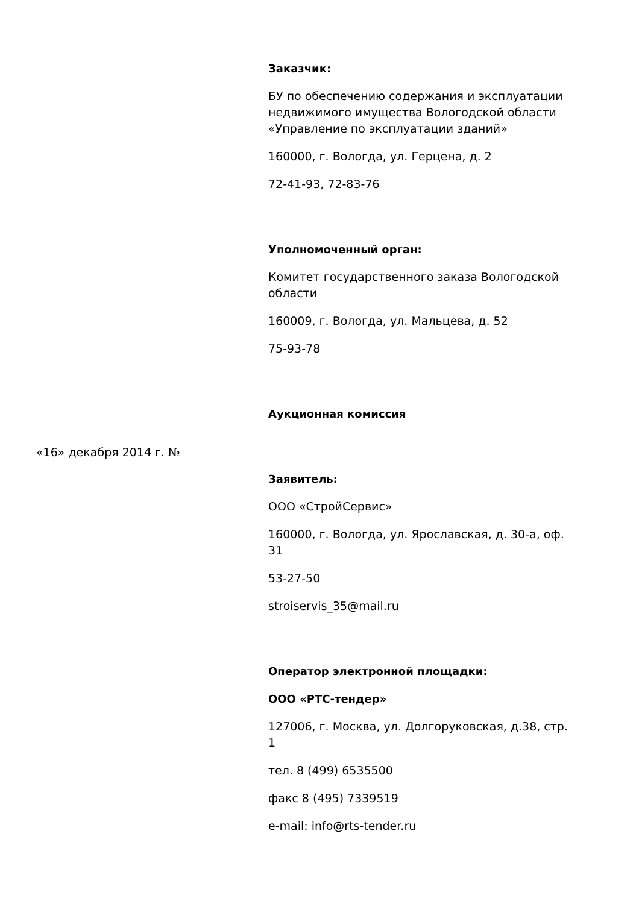«16» декабря 2014 г. №
Заказчик:
БУ по обеспечению содержания и эксплуатации недвижимого имущества Вологодской области «Управление по эксплуатации зданий»
160000, г. Вологда, ул. Герцена, д. 2
72-41-93, 72-83-76
Уполномоченный орган:
Комитет государственного заказа Вологодской области
160009, г. Вологда, ул. Мальцева, д. 52
75-93-78
Аукционная комиссия
Заявитель:
ООО «СтройСервис»
160000, г. Вологда, ул. Ярославская, д. 30-а, оф. 31
53-27-50
stroiservis_35@mail.ru
Оператор электронной площадки:
ООО «РТС-тендер»
127006, г. Москва, ул. Долгоруковская, д.38, стр. 1
тел. 8 (499) 6535500
факс 8 (495) 7339519
e-mail: info@rts-tender.ru